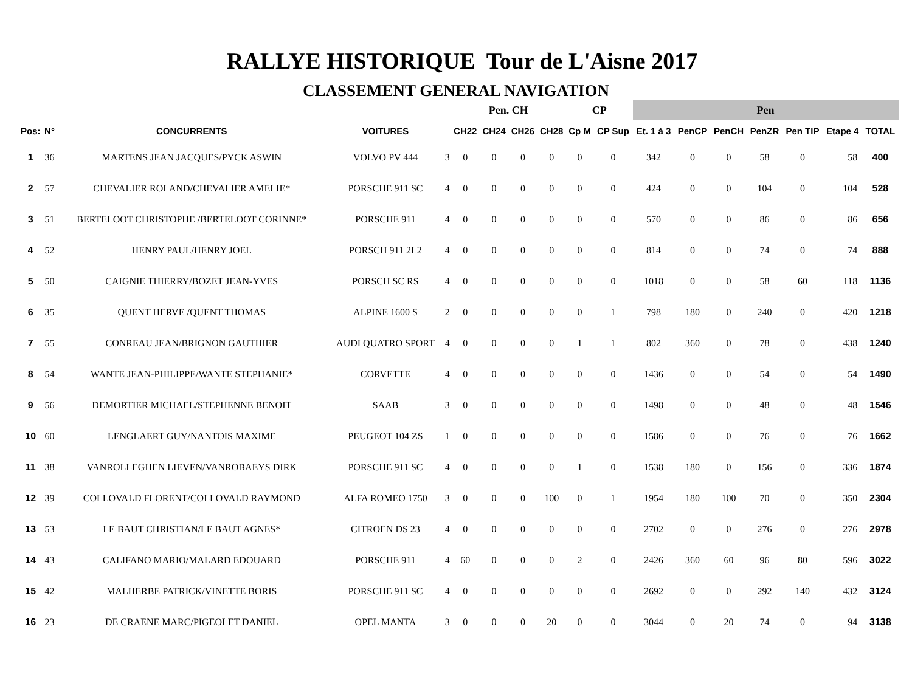RALLYE HISTORIQUE Tour de L'Aisne 2017
CLASSEMENT GENERAL NAVIGATION
| | | | | | Pen. CH | | | | CP | | Pen | | | | | | | |
| --- | --- | --- | --- | --- | --- | --- | --- | --- | --- | --- | --- | --- | --- | --- | --- | --- | --- | --- |
| Pos: | N° | CONCURRENTS | VOITURES | | CH22 | CH24 | CH26 | CH28 | Cp M | CP Sup | Et. 1 à 3 | PenCP | PenCH | PenZR | Pen TIP | Etape 4 | TOTAL | |
| 1 | 36 | MARTENS JEAN JACQUES/PYCK ASWIN | VOLVO PV 444 | 3 | 0 | 0 | 0 | 0 | 0 | 0 | 342 | 0 | 0 | 58 | 0 | 58 | 400 | |
| 2 | 57 | CHEVALIER ROLAND/CHEVALIER AMELIE* | PORSCHE 911 SC | 4 | 0 | 0 | 0 | 0 | 0 | 0 | 424 | 0 | 0 | 104 | 0 | 104 | 528 | |
| 3 | 51 | BERTELOOT CHRISTOPHE /BERTELOOT CORINNE* | PORSCHE 911 | 4 | 0 | 0 | 0 | 0 | 0 | 0 | 570 | 0 | 0 | 86 | 0 | 86 | 656 | |
| 4 | 52 | HENRY PAUL/HENRY JOEL | PORSCH 911 2L2 | 4 | 0 | 0 | 0 | 0 | 0 | 0 | 814 | 0 | 0 | 74 | 0 | 74 | 888 | |
| 5 | 50 | CAIGNIE THIERRY/BOZET JEAN-YVES | PORSCH SC RS | 4 | 0 | 0 | 0 | 0 | 0 | 0 | 1018 | 0 | 0 | 58 | 60 | 118 | 1136 | |
| 6 | 35 | QUENT HERVE /QUENT THOMAS | ALPINE 1600 S | 2 | 0 | 0 | 0 | 0 | 0 | 1 | 798 | 180 | 0 | 240 | 0 | 420 | 1218 | |
| 7 | 55 | CONREAU JEAN/BRIGNON GAUTHIER | AUDI QUATRO SPORT | 4 | 0 | 0 | 0 | 0 | 1 | 1 | 802 | 360 | 0 | 78 | 0 | 438 | 1240 | |
| 8 | 54 | WANTE JEAN-PHILIPPE/WANTE STEPHANIE* | CORVETTE | 4 | 0 | 0 | 0 | 0 | 0 | 0 | 1436 | 0 | 0 | 54 | 0 | 54 | 1490 | |
| 9 | 56 | DEMORTIER MICHAEL/STEPHENNE BENOIT | SAAB | 3 | 0 | 0 | 0 | 0 | 0 | 0 | 1498 | 0 | 0 | 48 | 0 | 48 | 1546 | |
| 10 | 60 | LENGLAERT GUY/NANTOIS MAXIME | PEUGEOT 104 ZS | 1 | 0 | 0 | 0 | 0 | 0 | 0 | 1586 | 0 | 0 | 76 | 0 | 76 | 1662 | |
| 11 | 38 | VANROLLEGHEN LIEVEN/VANROBAEYS DIRK | PORSCHE 911 SC | 4 | 0 | 0 | 0 | 0 | 1 | 0 | 1538 | 180 | 0 | 156 | 0 | 336 | 1874 | |
| 12 | 39 | COLLOVALD FLORENT/COLLOVALD RAYMOND | ALFA ROMEO 1750 | 3 | 0 | 0 | 0 | 100 | 0 | 1 | 1954 | 180 | 100 | 70 | 0 | 350 | 2304 | |
| 13 | 53 | LE BAUT CHRISTIAN/LE BAUT AGNES* | CITROEN DS 23 | 4 | 0 | 0 | 0 | 0 | 0 | 0 | 2702 | 0 | 0 | 276 | 0 | 276 | 2978 | |
| 14 | 43 | CALIFANO MARIO/MALARD EDOUARD | PORSCHE 911 | 4 | 60 | 0 | 0 | 0 | 2 | 0 | 2426 | 360 | 60 | 96 | 80 | 596 | 3022 | |
| 15 | 42 | MALHERBE PATRICK/VINETTE BORIS | PORSCHE 911 SC | 4 | 0 | 0 | 0 | 0 | 0 | 0 | 2692 | 0 | 0 | 292 | 140 | 432 | 3124 | |
| 16 | 23 | DE CRAENE MARC/PIGEOLET DANIEL | OPEL MANTA | 3 | 0 | 0 | 0 | 20 | 0 | 0 | 3044 | 0 | 20 | 74 | 0 | 94 | 3138 | |